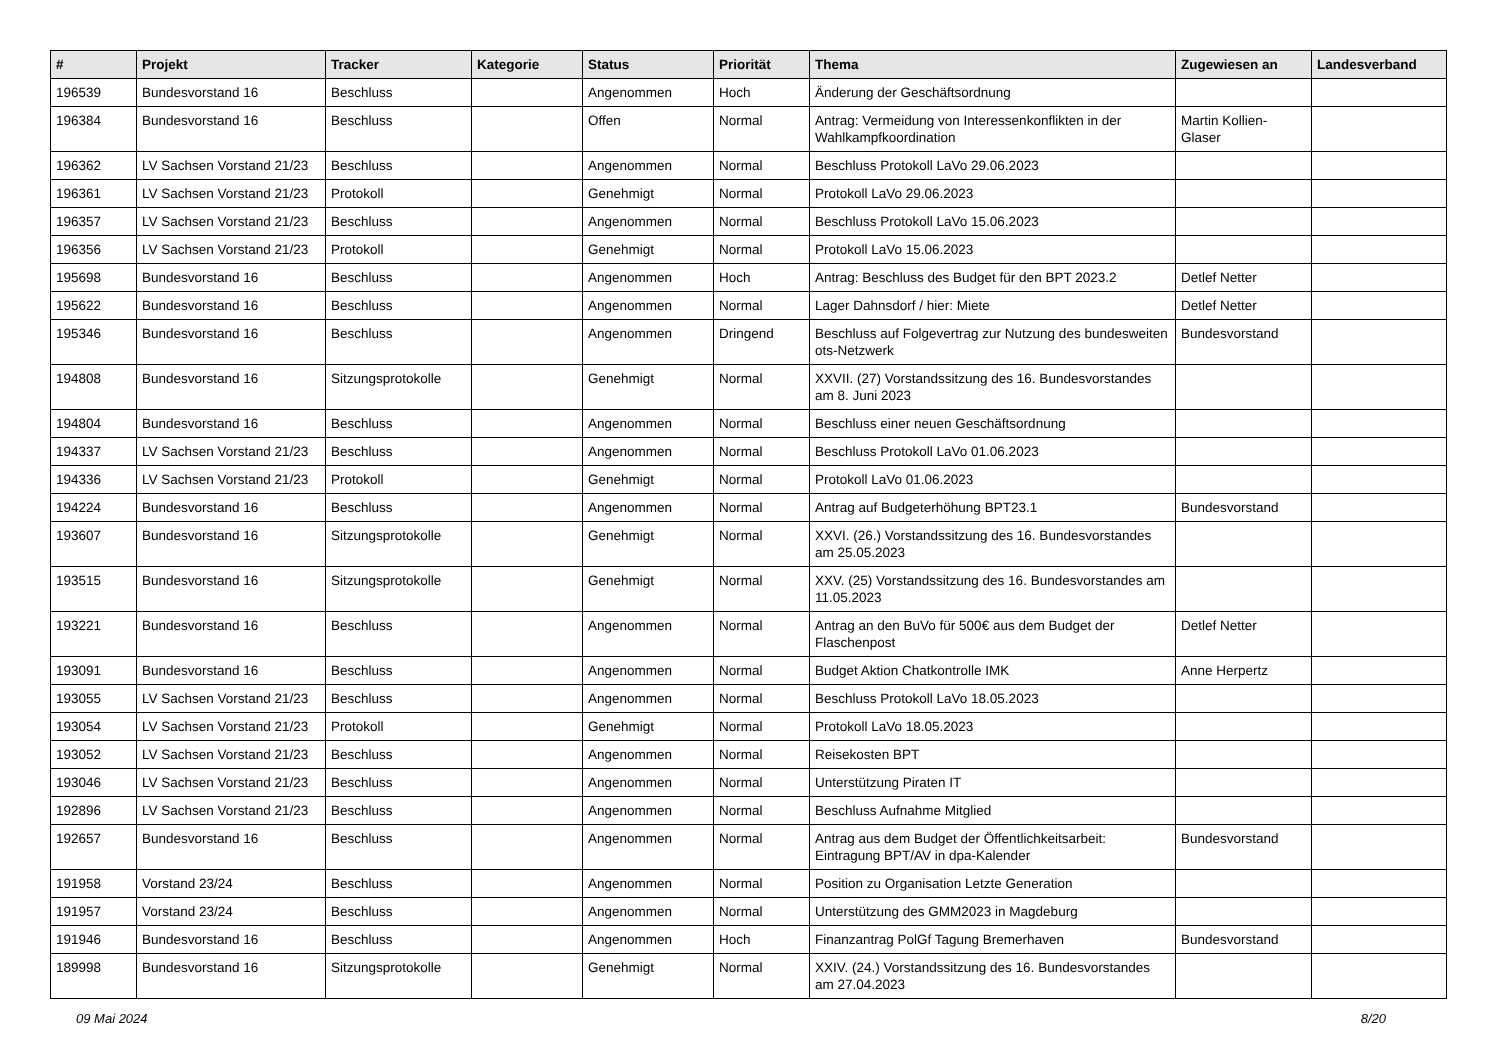| # | Projekt | Tracker | Kategorie | Status | Priorität | Thema | Zugewiesen an | Landesverband |
| --- | --- | --- | --- | --- | --- | --- | --- | --- |
| 196539 | Bundesvorstand 16 | Beschluss | | Angenommen | Hoch | Änderung der Geschäftsordnung | | |
| 196384 | Bundesvorstand 16 | Beschluss | | Offen | Normal | Antrag: Vermeidung von Interessenkonflikten in der Wahlkampfkoordination | Martin Kollien-Glaser | |
| 196362 | LV Sachsen Vorstand 21/23 | Beschluss | | Angenommen | Normal | Beschluss Protokoll LaVo 29.06.2023 | | |
| 196361 | LV Sachsen Vorstand 21/23 | Protokoll | | Genehmigt | Normal | Protokoll LaVo 29.06.2023 | | |
| 196357 | LV Sachsen Vorstand 21/23 | Beschluss | | Angenommen | Normal | Beschluss Protokoll LaVo 15.06.2023 | | |
| 196356 | LV Sachsen Vorstand 21/23 | Protokoll | | Genehmigt | Normal | Protokoll LaVo 15.06.2023 | | |
| 195698 | Bundesvorstand 16 | Beschluss | | Angenommen | Hoch | Antrag: Beschluss des Budget für den BPT 2023.2 | Detlef Netter | |
| 195622 | Bundesvorstand 16 | Beschluss | | Angenommen | Normal | Lager Dahnsdorf / hier: Miete | Detlef Netter | |
| 195346 | Bundesvorstand 16 | Beschluss | | Angenommen | Dringend | Beschluss auf Folgevertrag zur Nutzung des bundesweiten ots-Netzwerk | Bundesvorstand | |
| 194808 | Bundesvorstand 16 | Sitzungsprotokolle | | Genehmigt | Normal | XXVII. (27) Vorstandssitzung des 16. Bundesvorstandes am 8. Juni 2023 | | |
| 194804 | Bundesvorstand 16 | Beschluss | | Angenommen | Normal | Beschluss einer neuen Geschäftsordnung | | |
| 194337 | LV Sachsen Vorstand 21/23 | Beschluss | | Angenommen | Normal | Beschluss Protokoll LaVo 01.06.2023 | | |
| 194336 | LV Sachsen Vorstand 21/23 | Protokoll | | Genehmigt | Normal | Protokoll LaVo 01.06.2023 | | |
| 194224 | Bundesvorstand 16 | Beschluss | | Angenommen | Normal | Antrag auf Budgeterhöhung BPT23.1 | Bundesvorstand | |
| 193607 | Bundesvorstand 16 | Sitzungsprotokolle | | Genehmigt | Normal | XXVI. (26.) Vorstandssitzung des 16. Bundesvorstandes am 25.05.2023 | | |
| 193515 | Bundesvorstand 16 | Sitzungsprotokolle | | Genehmigt | Normal | XXV. (25) Vorstandssitzung des 16. Bundesvorstandes am 11.05.2023 | | |
| 193221 | Bundesvorstand 16 | Beschluss | | Angenommen | Normal | Antrag an den BuVo für 500€ aus dem Budget der Flaschenpost | Detlef Netter | |
| 193091 | Bundesvorstand 16 | Beschluss | | Angenommen | Normal | Budget Aktion Chatkontrolle IMK | Anne Herpertz | |
| 193055 | LV Sachsen Vorstand 21/23 | Beschluss | | Angenommen | Normal | Beschluss Protokoll LaVo 18.05.2023 | | |
| 193054 | LV Sachsen Vorstand 21/23 | Protokoll | | Genehmigt | Normal | Protokoll LaVo 18.05.2023 | | |
| 193052 | LV Sachsen Vorstand 21/23 | Beschluss | | Angenommen | Normal | Reisekosten BPT | | |
| 193046 | LV Sachsen Vorstand 21/23 | Beschluss | | Angenommen | Normal | Unterstützung Piraten IT | | |
| 192896 | LV Sachsen Vorstand 21/23 | Beschluss | | Angenommen | Normal | Beschluss Aufnahme Mitglied | | |
| 192657 | Bundesvorstand 16 | Beschluss | | Angenommen | Normal | Antrag aus dem Budget der Öffentlichkeitsarbeit: Eintragung BPT/AV in dpa-Kalender | Bundesvorstand | |
| 191958 | Vorstand 23/24 | Beschluss | | Angenommen | Normal | Position zu Organisation Letzte Generation | | |
| 191957 | Vorstand 23/24 | Beschluss | | Angenommen | Normal | Unterstützung des GMM2023 in Magdeburg | | |
| 191946 | Bundesvorstand 16 | Beschluss | | Angenommen | Hoch | Finanzantrag PolGf Tagung Bremerhaven | Bundesvorstand | |
| 189998 | Bundesvorstand 16 | Sitzungsprotokolle | | Genehmigt | Normal | XXIV. (24.) Vorstandssitzung des 16. Bundesvorstandes am 27.04.2023 | | |
09 Mai 2024 8/20